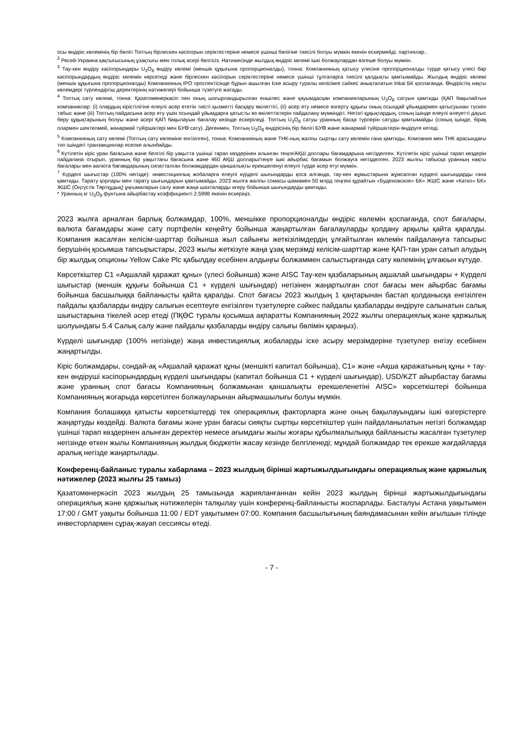осы өндіріс көлемінің бір бөлігі Топтың бірлескен кәсіпорын серіктестеріне немесе үшінші бөлігіне тиесілі болуы мүмкін екенін ескермейді. партиялар..
<sup>2</sup> Ресей-Украина қақтығысының ұзақтығы мен толық әсері белгісіз. Нәтижесінде жылдық өндіріс көлемі ішкі болжаулардан өзгеше болуы мүмкін.
<sup>3</sup> Тау-кен өндіру кәсіпорындары U<sub>3</sub>O<sub>8</sub> өндіру көлемі (меншік құқығына пропорционалды), тонна: Компанияның қатысу үлесіне пропорционалды түрде қатысу үлесі бар кәсіпорындардың өндіріс көлемін көрсетеді және бірлескен кәсіпорын серіктестеріне немесе үшінші тұлғаларға тиесілі қалдықты қамтымайды. Жылдық өндіріс көлемі (меншік құқығына пропорционалды) Компанияның IPO проспектісінде бұрын ашылған Іске асыру туралы келісімге сәйкес анықталатын Inkai БК қоспағанда. Өндірістің нақты көлемдері түрлендіргіш деректерінің нәтижелері бойынша түзетуге жатады.
<sup>4</sup> Топтық сату көлемі, тонна: Қазатомөнеркәсіп пен оның шоғырландырылған еншілес және қауымдасқан компанияларының U<sub>3</sub>O<sub>8</sub> сатуын қамтиды (ҚАП бақылайтын компаниялар: (i) олардың кірістілігіне елеулі әсер ететін тиісті қызметті басқару өкілеттігі, (ii) әсер ету немесе өзгерту құқығы оның осындай ұйымдармен қатысуынан түскен табыс және (iii) Топтың пайдасына әсер ету үшін осындай ұйымдарға қатысты өз өкілеттіктерін пайдалану мүмкіндігі. Негізгі құқықтардың, соның ішінде елеулі әлеуетті дауыс беру құқықтарының болуы және әсері ҚАП бақылауын бағалау кезінде ескеріледі. Топтың U<sub>3</sub>O<sub>8</sub> сатуы уранның басқа түрлерін сатуды қамтымайды (соның ішінде, бірақ олармен шектелмей, жанармай түйіршіктері мен БУӨ сату). Дегенмен, Топтың U<sub>3</sub>O<sub>8</sub> өндірісінің бір бөлігі БУӨ және жанармай түйіршіктерін өндіруге кетеді.
<sup>5</sup> Компанияның сату көлемі (Топтың сату көлеміне енгізілген), тонна: Компанияның және ТНК-ның жалпы сыртқы сату көлемін ғана қамтиды. Компания мен ТНК арасындағы топ ішіндегі транзакциялар есепке алынбайды.
<sup>6</sup> Күтілетін кіріс уран бағасына және белгілі бір уақытта үшінші тарап көздерінен алынған теңге/АҚШ доллары бағамдарына негізделген. Күтілетін кіріс үшінші тарап көздерін пайдалана отырып, уранның бір уақыттағы бағасына және 460 АҚШ доллары/теңге ішкі айырбас бағамын болжауға негізделген. 2023 жылғы табысқа уранның нақты бағалары мен валюта бағамдарының сипатталған болжамдардан қаншалықты ерекшеленуі елеулі түрде әсер етуі мүмкін.
<sup>7</sup> Күрделі шығыстар (100% негізде): инвестициялық жобаларға елеулі күрделі шығындарды қоса алғанда, тау-кен жұмыстарына жұмсалған күрделі шығындарды ғана қамтиды. Тарату қорлары мен тарату шығындарын қамтымайды. 2023 жылға жалпы сомасы шамамен 50 млрд теңгені құрайтын «Буденовское» БК» ЖШС және «Катко» БК» ЖШС (Оңтүстік Төртқұдық) ұңғымаларын салу және жаңа шахталарды игеру бойынша шығындарды қамтиды.
* Уранның кг U<sub>3</sub>O<sub>8</sub> фунтына айырбастау коэффициенті 2,5998 екенін ескеріңіз.
2023 жылға арналған барлық болжамдар, 100%, меншікке пропорционалды өндіріс көлемін қоспағанда, спот бағалары, валюта бағамдары және сату портфелін кеңейту бойынша жаңартылған бағалауларды қолдану арқылы қайта қаралды. Компания жасалған келісім-шарттар бойынша жыл сайынғы жеткізілімдердің ұлғайтылған көлемін пайдалануға тапсырыс берушінің қосымша тапсырыстары, 2023 жылы жеткізуге жаңа ұзақ мерзімді келісім-шарттар және ҚАП-тан уран сатып алудың бір жылдық опционы Yellow Cake Plc қабылдау есебінен алдыңғы болжаммен салыстырғанда сату көлемінің ұлғаюын күтуде.
Көрсеткіштер C1 «Ақшалай қаражат құны» (үлесі бойынша) және AISC Тау-кен қазбаларының ақшалай шығындары + Күрделі шығыстар (меншік құқығы бойынша C1 + күрделі шығындар) негізінен жаңартылған спот бағасы мен айырбас бағамы бойынша басшылыққа байланысты қайта қаралды. Спот бағасы 2023 жылдың 1 қаңтарынан бастап қолданысқа енгізілген пайдалы қазбаларды өндіру салығын есептеуге енгізілген түзетулерге сәйкес пайдалы қазбаларды өндіруге салынатын салық шығыстарына тікелей әсер етеді (ПҚӨС туралы қосымша ақпаратты Компанияның 2022 жылғы операциялық және қаржылық шолуындағы 5.4 Салық салу және пайдалы қазбаларды өндіру салығы бөлімін қараңыз).
Күрделі шығындар (100% негізінде) жаңа инвестициялық жобаларды іске асыру мерзімдеріне түзетулер енгізу есебінен жаңартылды.
Кіріс болжамдары, сондай-ақ «Ақшалай қаражат құны (меншікті капитал бойынша), C1» және «Ақша қаражатының құны + тау-кен өндіруші кәсіпорындардың күрделі шығындары (капитал бойынша C1 + күрделі шығындар), USD/KZT айырбастау бағамы және уранның спот бағасы Компанияның болжамынан қаншалықты ерекшеленетіні AISC» көрсеткіштері бойынша Компанияның жоғарыда көрсетілген болжауларынан айырмашылығы болуы мүмкін.
Компания болашаққа қатысты көрсеткіштерді тек операциялық факторларға және оның бақылауындағы ішкі өзгерістерге жаңартуды көздейді. Валюта бағамы және уран бағасы сияқты сыртқы көрсеткіштер үшін пайдаланылатын негізгі болжамдар үшінші тарап көздерінен алынған деректер немесе ағымдағы жылы жоғары құбылмалылыққа байланысты жасалған түзетулер негізінде өткен жылы Компанияның жылдық бюджетін жасау кезінде белгіленеді; мұндай болжамдар тек ерекше жағдайларда аралық негізде жаңартылады.
Конференц-байланыс туралы хабарлама – 2023 жылдың бірінші жартыжылдығындағы операциялық және қаржылық нәтижелер (2023 жылғы 25 тамыз)
Қазатомөнеркәсіп 2023 жылдың 25 тамызында жарияланғаннан кейін 2023 жылдың бірінші жартыжылдығындағы операциялық және қаржылық нәтижелерін талқылау үшін конференц-байланысты жоспарлады. Басталуы Астана уақытымен 17:00 / GMT уақыты бойынша 11:00 / EDT уақытымен 07:00. Компания басшылығының баяндамасынан кейін ағылшын тілінде инвесторлармен сұрақ-жауап сессиясы өтеді.
- 7 -